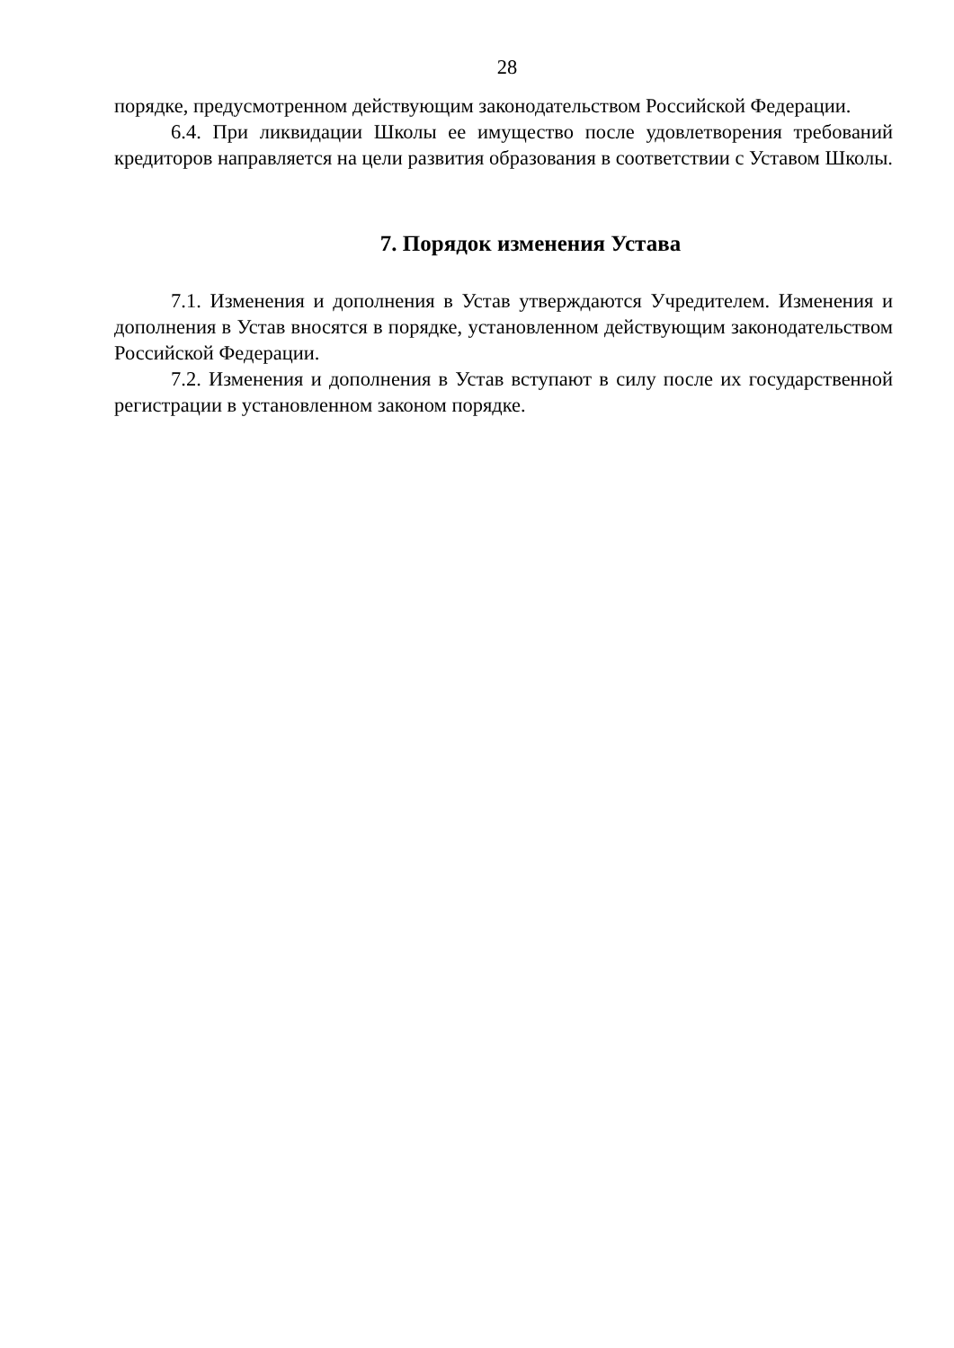28
порядке, предусмотренном действующим законодательством Российской Федерации.
6.4. При ликвидации Школы ее имущество после удовлетворения требований кредиторов направляется на цели развития образования в соответствии с Уставом Школы.
7. Порядок изменения Устава
7.1. Изменения и дополнения в Устав утверждаются Учредителем. Изменения и дополнения в Устав вносятся в порядке, установленном действующим законодательством Российской Федерации.
7.2. Изменения и дополнения в Устав вступают в силу после их государственной регистрации в установленном законом порядке.